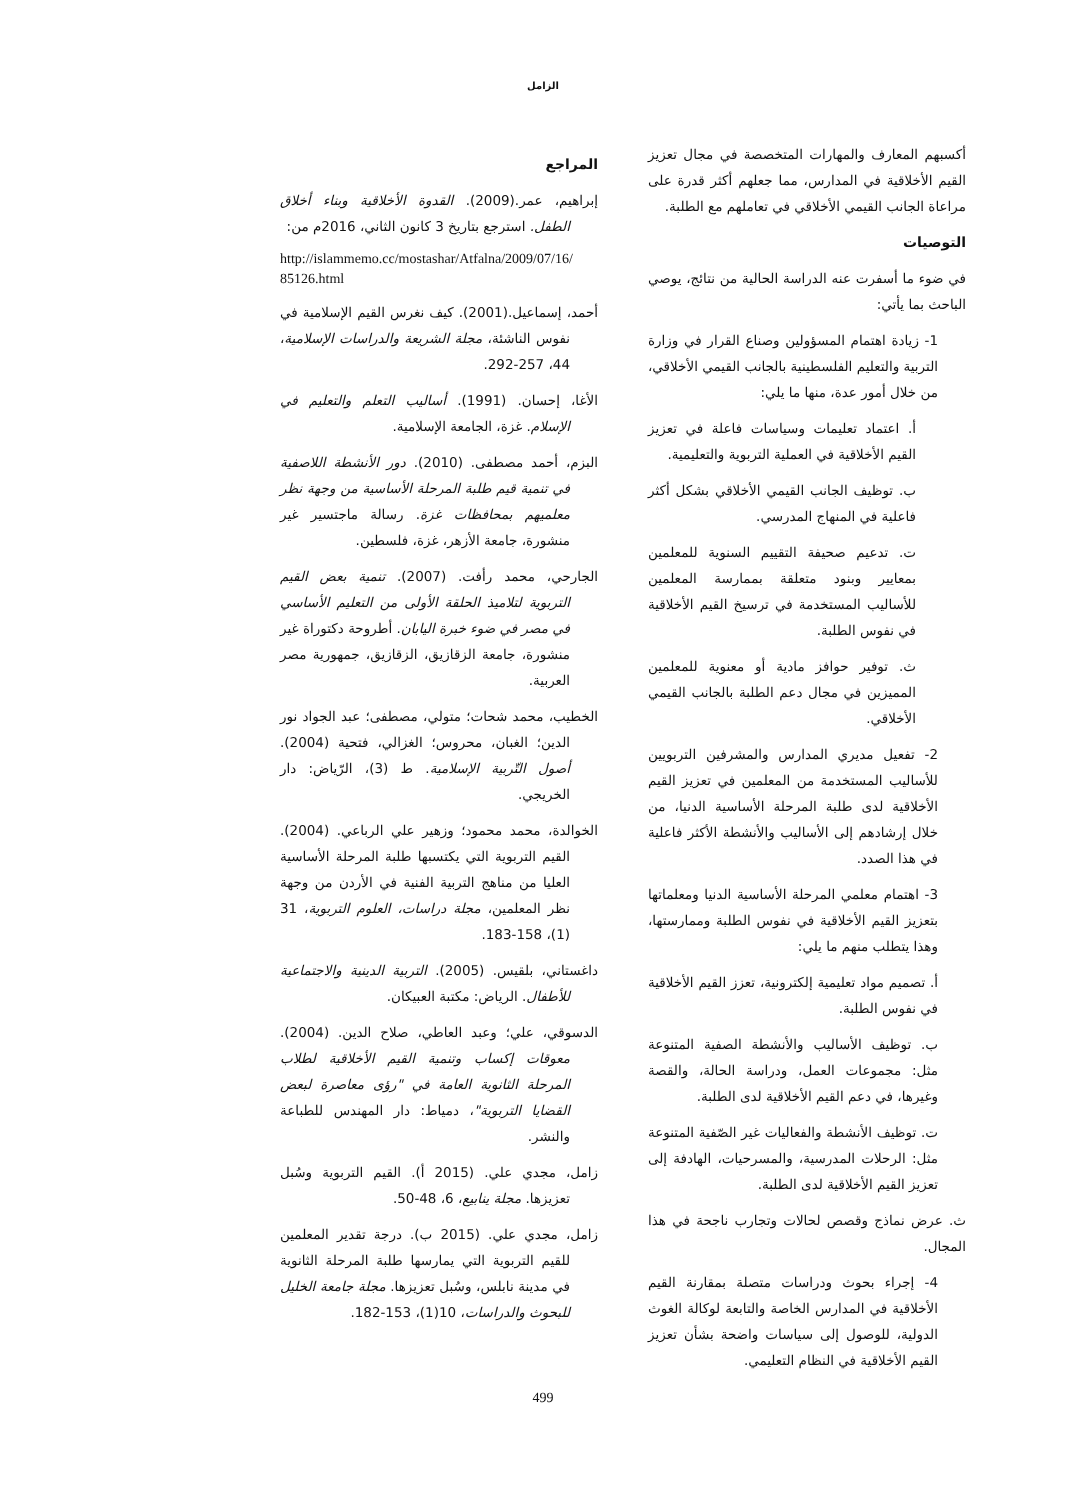الزامل
أكسبهم المعارف والمهارات المتخصصة في مجال تعزيز القيم الأخلاقية في المدارس، مما جعلهم أكثر قدرة على مراعاة الجانب القيمي الأخلاقي في تعاملهم مع الطلبة.
التوصيات
في ضوء ما أسفرت عنه الدراسة الحالية من نتائج، يوصي الباحث بما يأتي:
1- زيادة اهتمام المسؤولين وصناع القرار في وزارة التربية والتعليم الفلسطينية بالجانب القيمي الأخلاقي، من خلال أمور عدة، منها ما يلي:
أ. اعتماد تعليمات وسياسات فاعلة في تعزيز القيم الأخلاقية في العملية التربوية والتعليمية.
ب. توظيف الجانب القيمي الأخلاقي بشكل أكثر فاعلية في المنهاج المدرسي.
ت. تدعيم صحيفة التقييم السنوية للمعلمين بمعايير وبنود متعلقة بممارسة المعلمين للأساليب المستخدمة في ترسيخ القيم الأخلاقية في نفوس الطلبة.
ث. توفير حوافز مادية أو معنوية للمعلمين المميزين في مجال دعم الطلبة بالجانب القيمي الأخلاقي.
2- تفعيل مديري المدارس والمشرفين التربويين للأساليب المستخدمة من المعلمين في تعزيز القيم الأخلاقية لدى طلبة المرحلة الأساسية الدنيا، من خلال إرشادهم إلى الأساليب والأنشطة الأكثر فاعلية في هذا الصدد.
3- اهتمام معلمي المرحلة الأساسية الدنيا ومعلماتها بتعزيز القيم الأخلاقية في نفوس الطلبة وممارستها، وهذا يتطلب منهم ما يلي:
أ. تصميم مواد تعليمية إلكترونية، تعزز القيم الأخلاقية في نفوس الطلبة.
ب. توظيف الأساليب والأنشطة الصفية المتنوعة مثل: مجموعات العمل، ودراسة الحالة، والقصة وغيرها، في دعم القيم الأخلاقية لدى الطلبة.
ت. توظيف الأنشطة والفعاليات غير الصّفية المتنوعة مثل: الرحلات المدرسية، والمسرحيات، الهادفة إلى تعزيز القيم الأخلاقية لدى الطلبة.
ث. عرض نماذج وقصص لحالات وتجارب ناجحة في هذا المجال.
4- إجراء بحوث ودراسات متصلة بمقارنة القيم الأخلاقية في المدارس الخاصة والتابعة لوكالة الغوث الدولية، للوصول إلى سياسات واضحة بشأن تعزيز القيم الأخلاقية في النظام التعليمي.
المراجع
إبراهيم، عمر.(2009). القدوة الأخلاقية وبناء أخلاق الطفل. استرجع بتاريخ 3 كانون الثاني، 2016م من:
http://islammemo.cc/mostashar/Atfalna/2009/07/16/ 85126.html
أحمد، إسماعيل.(2001). كيف نغرس القيم الإسلامية في نفوس الناشئة، مجلة الشريعة والدراسات الإسلامية، 44، 257-292.
الأغا، إحسان. (1991). أساليب التعلم والتعليم في الإسلام. غزة، الجامعة الإسلامية.
البزم، أحمد مصطفى. (2010). دور الأنشطة اللاصفية في تنمية قيم طلبة المرحلة الأساسية من وجهة نظر معلميهم بمحافظات غزة. رسالة ماجتسير غير منشورة، جامعة الأزهر، غزة، فلسطين.
الجارحي، محمد رأفت. (2007). تنمية بعض القيم التربوية لتلاميذ الحلقة الأولى من التعليم الأساسي في مصر في ضوء خبرة اليابان. أطروحة دكتوراة غير منشورة، جامعة الزقازيق، الزقازيق، جمهورية مصر العربية.
الخطيب، محمد شحات؛ متولي، مصطفى؛ عبد الجواد نور الدين؛ الغبان، محروس؛ الغزالي، فتحية (2004). أصول التّربية الإسلامية. ط (3)، الرّياض: دار الخريجي.
الخوالدة، محمد محمود؛ وزهير علي الرباعي. (2004). القيم التربوية التي يكتسبها طلبة المرحلة الأساسية العليا من مناهج التربية الفنية في الأردن من وجهة نظر المعلمين، مجلة دراسات، العلوم التربوية، 31 (1)، 158-183.
داغستاني، بلقيس. (2005). التربية الدينية والاجتماعية للأطفال. الرياض: مكتبة العبيكان.
الدسوقي، علي؛ وعبد العاطي، صلاح الدين. (2004). معوقات إكساب وتنمية القيم الأخلاقية لطلاب المرحلة الثانوية العامة في "رؤى معاصرة لبعض القضايا التربوية"، دمياط: دار المهندس للطباعة والنشر.
زامل، مجدي علي. (2015 أ). القيم التربوية وسُبل تعزيزها. مجلة ينابيع، 6، 48-50.
زامل، مجدي علي. (2015 ب). درجة تقدير المعلمين للقيم التربوية التي يمارسها طلبة المرحلة الثانوية في مدينة نابلس، وسُبل تعزيزها. مجلة جامعة الخليل للبحوث والدراسات، 10(1)، 153-182.
499